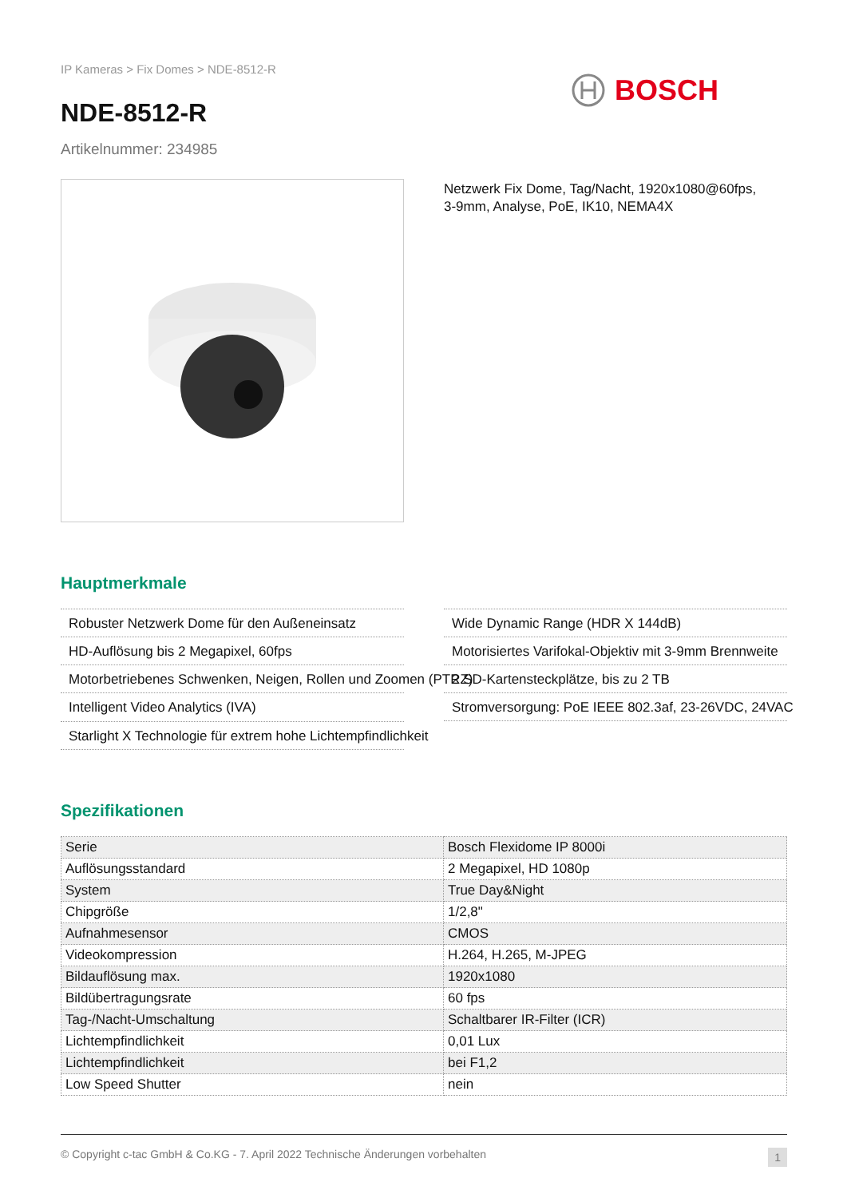IP Kameras > Fix Domes > NDE-8512-R
BOSCH
NDE-8512-R
Artikelnummer: 234985
Netzwerk Fix Dome, Tag/Nacht, 1920x1080@60fps,
3-9mm, Analyse, PoE, IK10, NEMA4X
Hauptmerkmale
Robuster Netzwerk Dome für den Außeneinsatz
Wide Dynamic Range (HDR X 144dB)
HD-Auflösung bis 2 Megapixel, 60fps
Motorisiertes Varifokal-Objektiv mit 3-9mm Brennweite
Motorbetriebenes Schwenken, Neigen, Rollen und Zoomen (PTRZ)
2 SD-Kartensteckplätze, bis zu 2 TB
Intelligent Video Analytics (IVA)
Stromversorgung: PoE IEEE 802.3af, 23-26VDC, 24VAC
Starlight X Technologie für extrem hohe Lichtempfindlichkeit
Spezifikationen
| Serie | Bosch Flexidome IP 8000i |
| Auflösungsstandard | 2 Megapixel, HD 1080p |
| System | True Day&Night |
| Chipgröße | 1/2,8" |
| Aufnahmesensor | CMOS |
| Videokompression | H.264, H.265, M-JPEG |
| Bildauflösung max. | 1920x1080 |
| Bildübertragungsrate | 60 fps |
| Tag-/Nacht-Umschaltung | Schaltbarer IR-Filter (ICR) |
| Lichtempfindlichkeit | 0,01 Lux |
| Lichtempfindlichkeit | bei F1,2 |
| Low Speed Shutter | nein |
© Copyright c-tac GmbH & Co.KG - 7. April 2022 Technische Änderungen vorbehalten 1